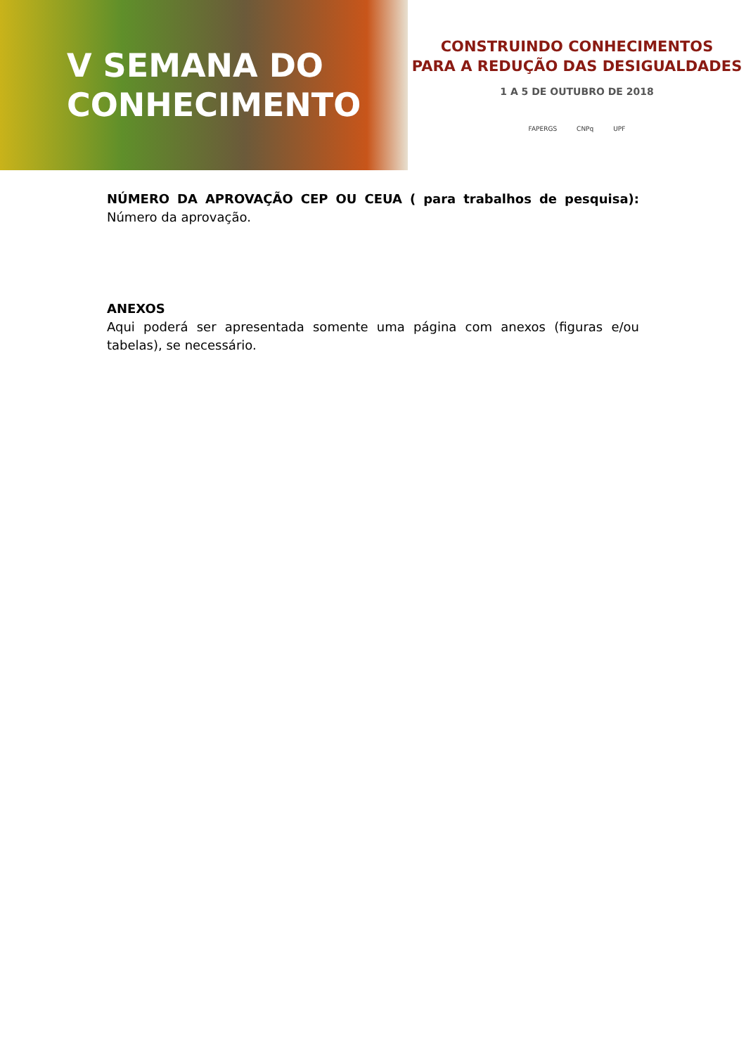V SEMANA DO
CONHECIMENTO
CONSTRUINDO CONHECIMENTOS
PARA A REDUÇÃO DAS DESIGUALDADES
1 A 5 DE OUTUBRO DE 2018
FAPERGS CNPq UPF
NÚMERO DA APROVAÇÃO CEP OU CEUA ( para trabalhos de pesquisa): Número da aprovação.
ANEXOS
Aqui poderá ser apresentada somente uma página com anexos (figuras e/ou tabelas), se necessário.